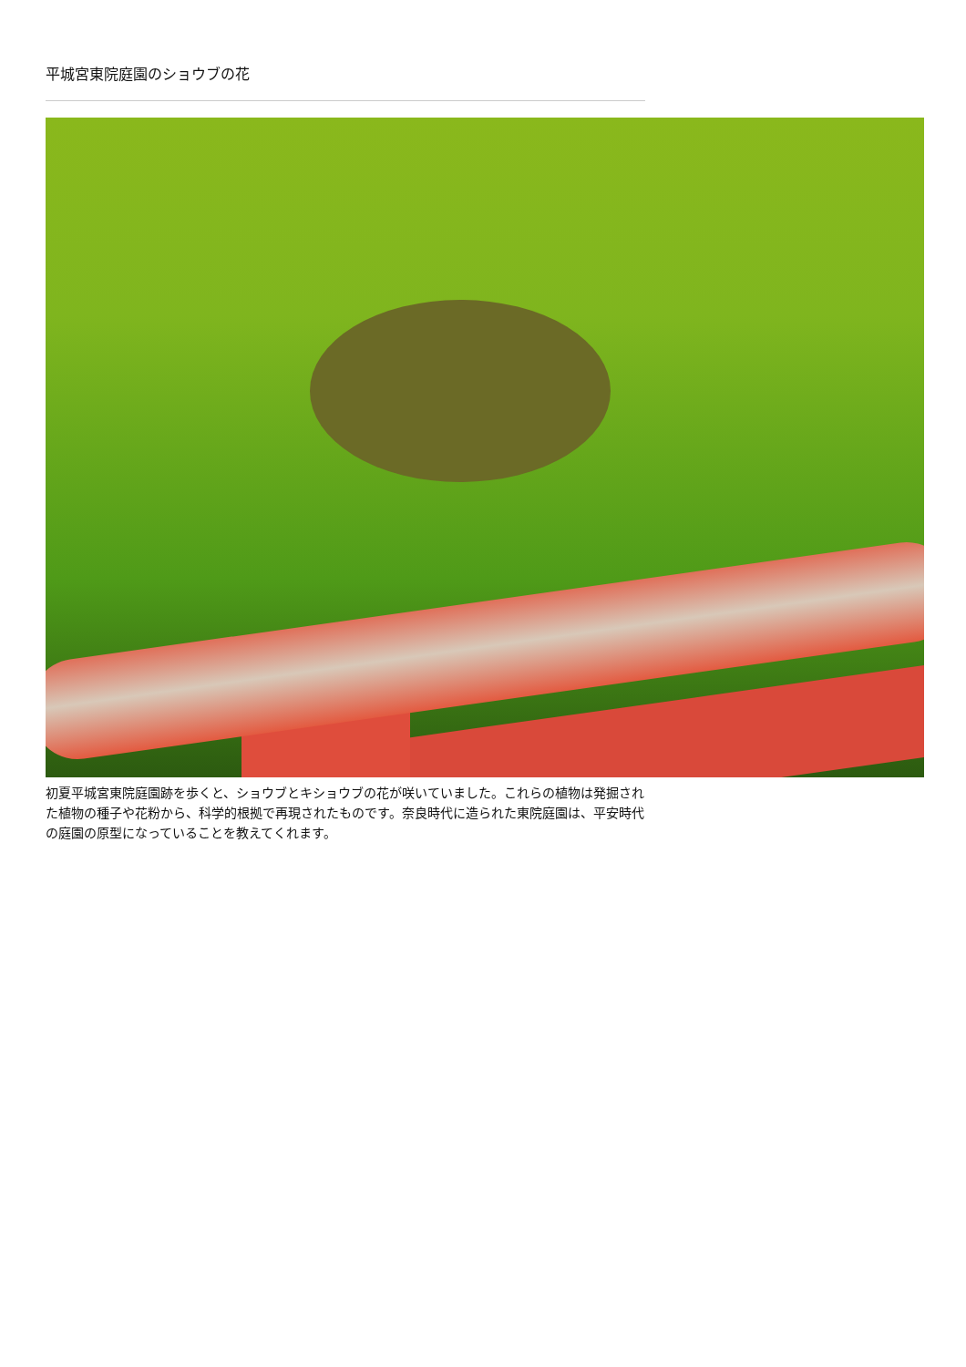平城宮東院庭園のショウブの花
初夏平城宮東院庭園跡を歩くと、ショウブとキショウブの花が咲いていました。これらの植物は発掘された植物の種子や花粉から、科学的根拠で再現されたものです。奈良時代に造られた東院庭園は、平安時代の庭園の原型になっていることを教えてくれます。